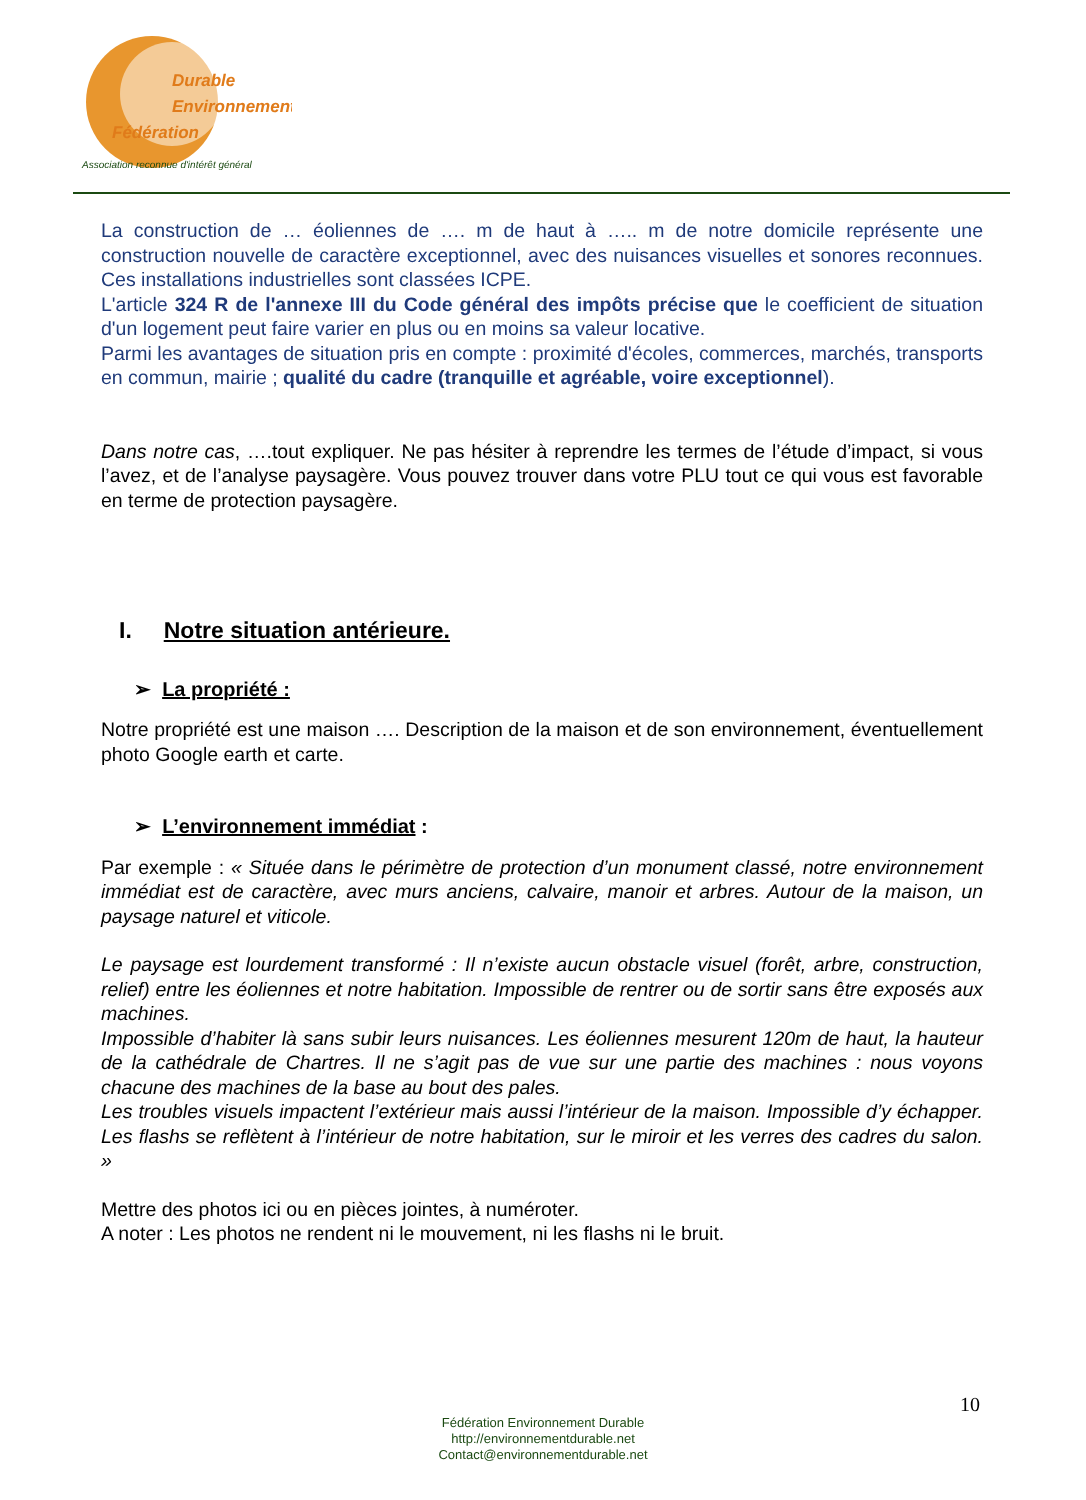Durable
Environnement
Fédération
Association reconnue d'intérêt général
La construction de … éoliennes de …. m de haut à ….. m de notre domicile représente une construction nouvelle de caractère exceptionnel, avec des nuisances visuelles et sonores reconnues. Ces installations industrielles sont classées ICPE.
L'article 324 R de l'annexe III du Code général des impôts précise que le coefficient de situation d'un logement peut faire varier en plus ou en moins sa valeur locative.
Parmi les avantages de situation pris en compte : proximité d'écoles, commerces, marchés, transports en commun, mairie ; qualité du cadre (tranquille et agréable, voire exceptionnel).
Dans notre cas, ….tout expliquer. Ne pas hésiter à reprendre les termes de l’étude d’impact, si vous l’avez, et de l’analyse paysagère. Vous pouvez trouver dans votre PLU tout ce qui vous est favorable en terme de protection paysagère.
I. Notre situation antérieure.
➢ La propriété :
Notre propriété est une maison …. Description de la maison et de son environnement, éventuellement photo Google earth et carte.
➢ L’environnement immédiat :
Par exemple : « Située dans le périmètre de protection d’un monument classé, notre environnement immédiat est de caractère, avec murs anciens, calvaire, manoir et arbres. Autour de la maison, un paysage naturel et viticole.
Le paysage est lourdement transformé : Il n’existe aucun obstacle visuel (forêt, arbre, construction, relief) entre les éoliennes et notre habitation. Impossible de rentrer ou de sortir sans être exposés aux machines.
Impossible d’habiter là sans subir leurs nuisances. Les éoliennes mesurent 120m de haut, la hauteur de la cathédrale de Chartres. Il ne s’agit pas de vue sur une partie des machines : nous voyons chacune des machines de la base au bout des pales.
Les troubles visuels impactent l’extérieur mais aussi l’intérieur de la maison. Impossible d’y échapper. Les flashs se reflètent à l’intérieur de notre habitation, sur le miroir et les verres des cadres du salon. »
Mettre des photos ici ou en pièces jointes, à numéroter.
A noter : Les photos ne rendent ni le mouvement, ni les flashs ni le bruit.
10
Fédération Environnement Durable
http://environnementdurable.net
Contact@environnementdurable.net